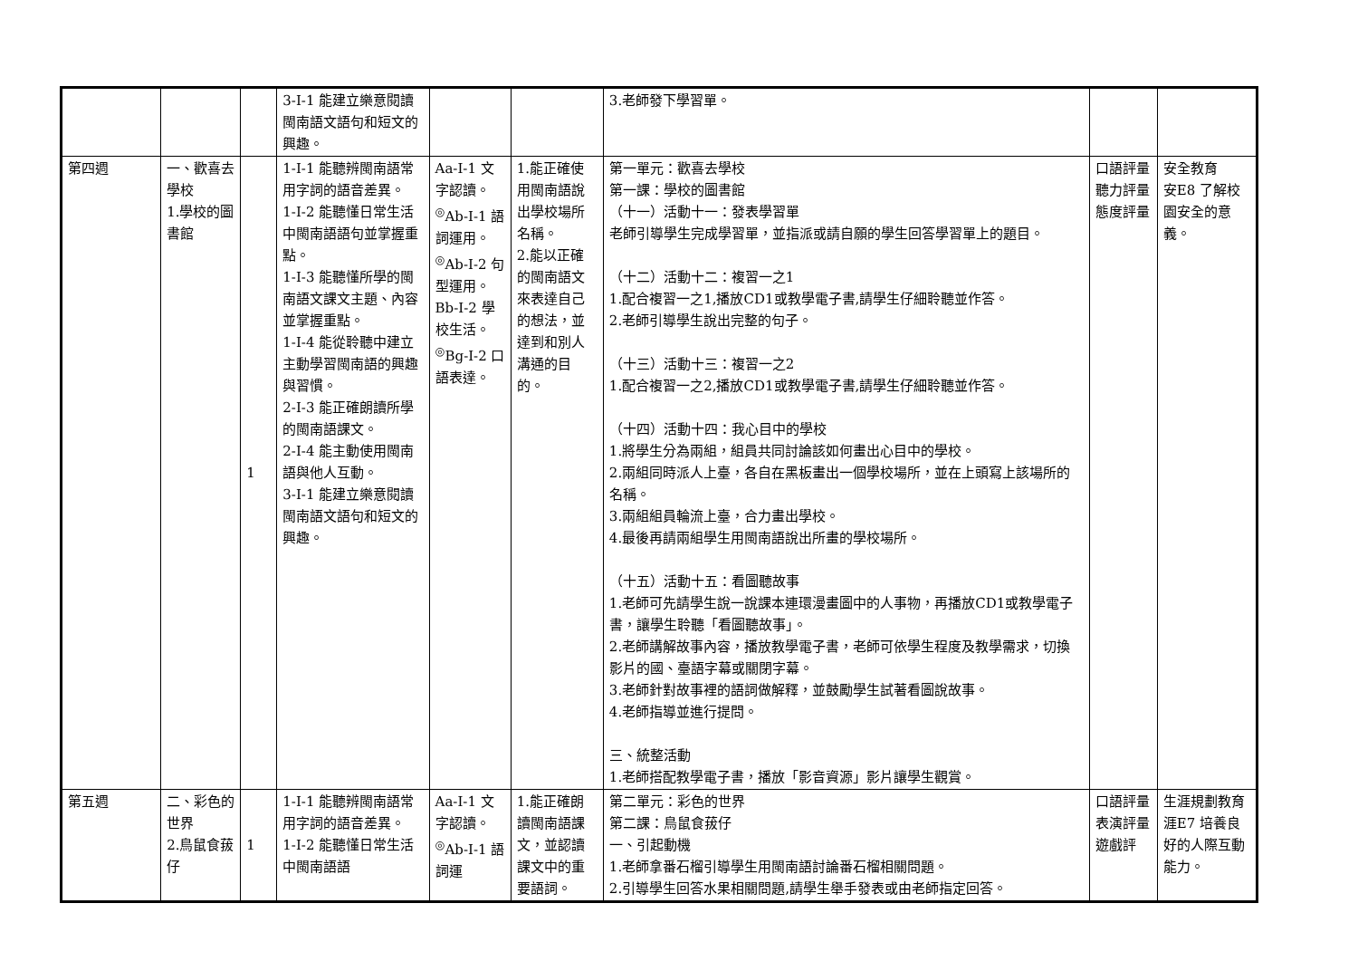| | | | 3-Ⅰ-1 能建立樂意閱讀閩南語文語句和短文的興趣。 | | | 3.老師發下學習單。 | | |
| 第四週 | 一、歡喜去學校 1.學校的圖書館 | 1 | 1-Ⅰ-1 能聽辨閩南語常用字詞的語音差異。 1-Ⅰ-2 能聽懂日常生活中閩南語語句並掌握重點。 1-Ⅰ-3 能聽懂所學的閩南語文課文主題、內容並掌握重點。 1-Ⅰ-4 能從聆聽中建立主動學習閩南語的興趣與習慣。 2-Ⅰ-3 能正確朗讀所學的閩南語課文。 2-Ⅰ-4 能主動使用閩南語與他人互動。 3-Ⅰ-1 能建立樂意閱讀閩南語文語句和短文的興趣。 | Aa-Ⅰ-1 文字認讀。 <sup>◎</sup>Ab-Ⅰ-1 語詞運用。 <sup>◎</sup>Ab-Ⅰ-2 句型運用。 Bb-Ⅰ-2 學校生活。 <sup>◎</sup>Bg-Ⅰ-2 口語表達。 | 1.能正確使用閩南語說出學校場所名稱。 2.能以正確的閩南語文來表達自己的想法，並達到和別人溝通的目的。 | 第一單元：歡喜去學校 第一課：學校的圖書館 （十一）活動十一：發表學習單 老師引導學生完成學習單，並指派或請自願的學生回答學習單上的題目。 （十二）活動十二：複習一之1 1.配合複習一之1,播放CD1或教學電子書,請學生仔細聆聽並作答。 2.老師引導學生說出完整的句子。 （十三）活動十三：複習一之2 1.配合複習一之2,播放CD1或教學電子書,請學生仔細聆聽並作答。 （十四）活動十四：我心目中的學校 1.將學生分為兩組，組員共同討論該如何畫出心目中的學校。 2.兩組同時派人上臺，各自在黑板畫出一個學校場所，並在上頭寫上該場所的名稱。 3.兩組組員輪流上臺，合力畫出學校。 4.最後再請兩組學生用閩南語說出所畫的學校場所。 （十五）活動十五：看圖聽故事 1.老師可先請學生說一說課本連環漫畫圖中的人事物，再播放CD1或教學電子書，讓學生聆聽「看圖聽故事」。 2.老師講解故事內容，播放教學電子書，老師可依學生程度及教學需求，切換影片的國、臺語字幕或關閉字幕。 3.老師針對故事裡的語詞做解釋，並鼓勵學生試著看圖說故事。 4.老師指導並進行提問。 三、統整活動 1.老師搭配教學電子書，播放「影音資源」影片讓學生觀賞。 | 口語評量 聽力評量 態度評量 | 安全教育 安E8 了解校園安全的意義。 |
| 第五週 | 二、彩色的世界 2.鳥鼠食菝仔 | 1 | 1-Ⅰ-1 能聽辨閩南語常用字詞的語音差異。 1-Ⅰ-2 能聽懂日常生活中閩南語語 | Aa-Ⅰ-1 文字認讀。 <sup>◎</sup>Ab-Ⅰ-1 語詞運 | 1.能正確朗讀閩南語課文，並認讀課文中的重要語詞。 | 第二單元：彩色的世界 第二課：鳥鼠食菝仔 一、引起動機 1.老師拿番石榴引導學生用閩南語討論番石榴相關問題。 2.引導學生回答水果相關問題,請學生舉手發表或由老師指定回答。 | 口語評量 表演評量 遊戲評 | 生涯規劃教育 涯E7 培養良好的人際互動能力。 |